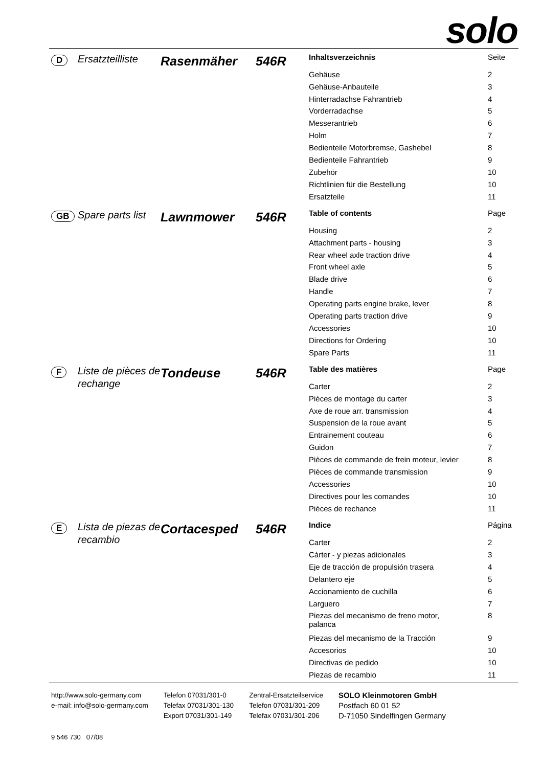solo
D
Ersatzteilliste
Rasenmäher 546R
| Inhaltsverzeichnis | Seite |
| --- | --- |
| Gehäuse | 2 |
| Gehäuse-Anbauteile | 3 |
| Hinterradachse Fahrantrieb | 4 |
| Vorderradachse | 5 |
| Messerantrieb | 6 |
| Holm | 7 |
| Bedienteile Motorbremse, Gashebel | 8 |
| Bedienteile Fahrantrieb | 9 |
| Zubehör | 10 |
| Richtlinien für die Bestellung | 10 |
| Ersatzteile | 11 |
GB
Spare parts list
Lawnmower 546R
| Table of contents | Page |
| --- | --- |
| Housing | 2 |
| Attachment parts - housing | 3 |
| Rear wheel axle traction drive | 4 |
| Front wheel axle | 5 |
| Blade drive | 6 |
| Handle | 7 |
| Operating parts engine brake, lever | 8 |
| Operating parts traction drive | 9 |
| Accessories | 10 |
| Directions for Ordering | 10 |
| Spare Parts | 11 |
F
Liste de pièces de rechange
Tondeuse 546R
| Table des matières | Page |
| --- | --- |
| Carter | 2 |
| Pièces de montage du carter | 3 |
| Axe de roue arr. transmission | 4 |
| Suspension de la roue avant | 5 |
| Entrainement couteau | 6 |
| Guidon | 7 |
| Pièces de commande de frein moteur, levier | 8 |
| Pièces de commande transmission | 9 |
| Accessories | 10 |
| Directives pour les comandes | 10 |
| Pièces de rechance | 11 |
E
Lista de piezas de recambio
Cortacesped 546R
| Indice | Página |
| --- | --- |
| Carter | 2 |
| Cárter - y piezas adicionales | 3 |
| Eje de tracción de propulsión trasera | 4 |
| Delantero eje | 5 |
| Accionamiento de cuchilla | 6 |
| Larguero | 7 |
| Piezas del mecanismo de freno motor, palanca | 8 |
| Piezas del mecanismo de la Tracción | 9 |
| Accesorios | 10 |
| Directivas de pedido | 10 |
| Piezas de recambio | 11 |
http://www.solo-germany.com
e-mail: info@solo-germany.com
Telefon 07031/301-0
Telefax 07031/301-130
Export 07031/301-149
Zentral-Ersatzteilservice
Telefon 07031/301-209
Telefax 07031/301-206
SOLO Kleinmotoren GmbH
Postfach 60 01 52
D-71050 Sindelfingen Germany
9 546 730 07/08